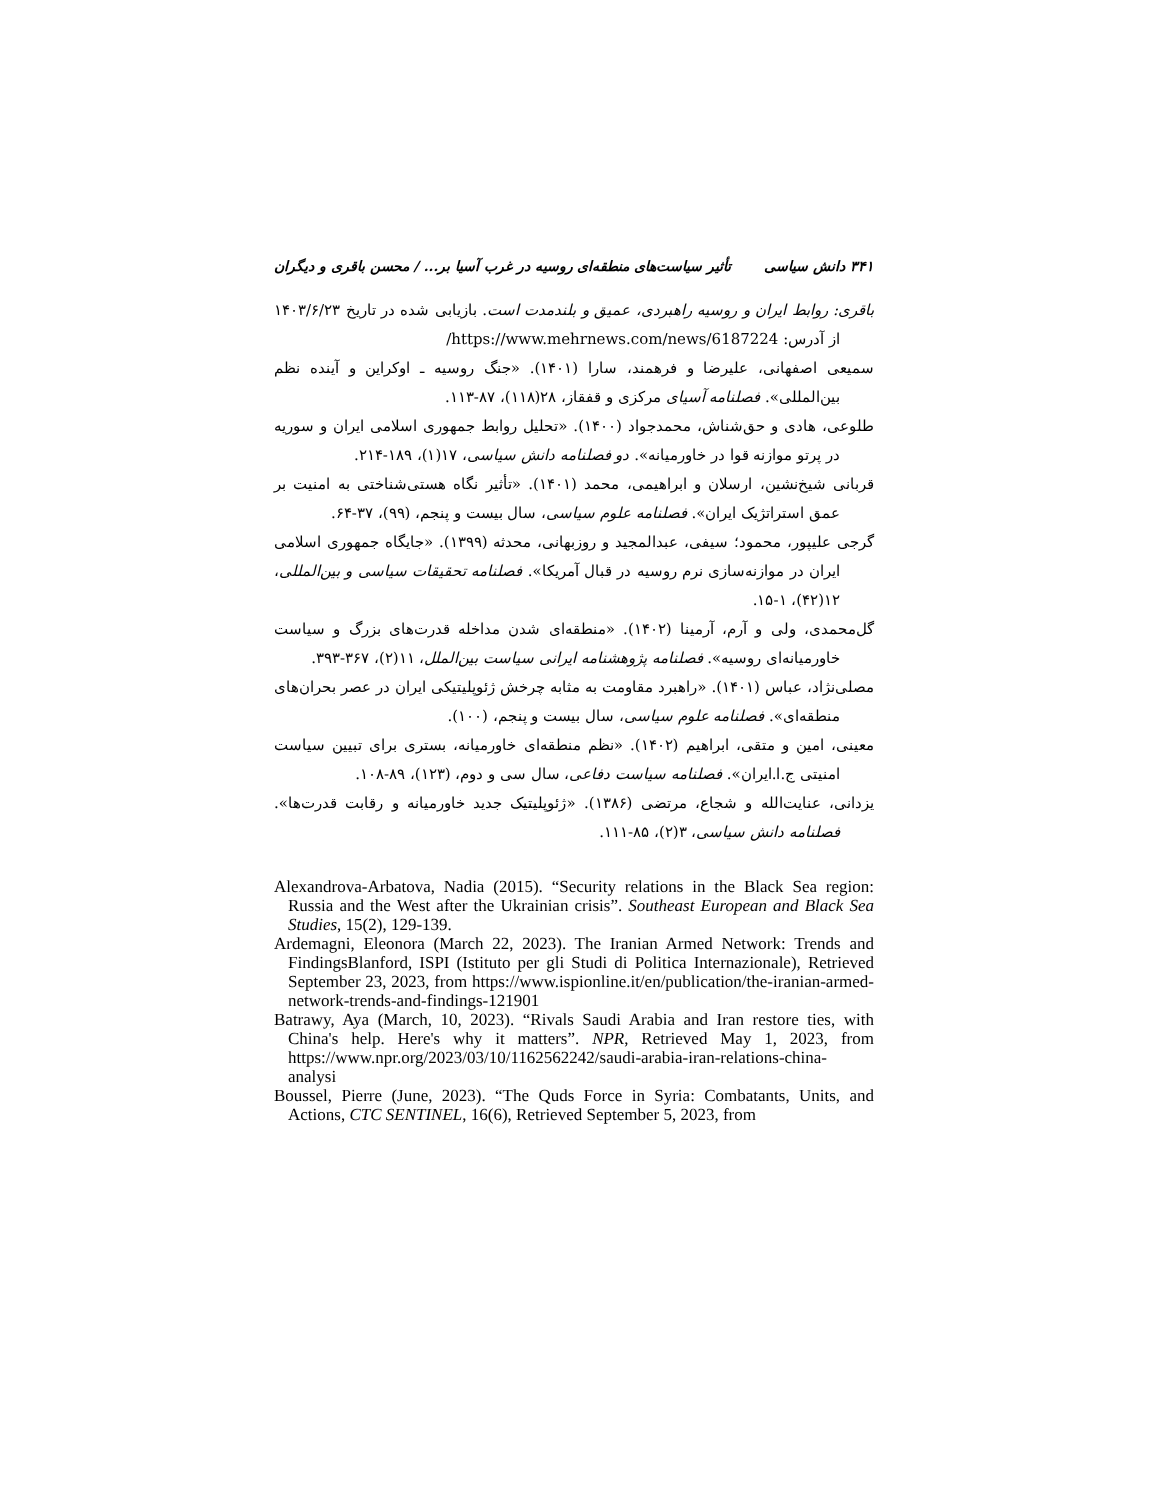۳۴۱ دانش سیاسی تأثیر سیاست‌های منطقه‌ای روسیه در غرب آسیا بر... / محسن باقری و دیگران
باقری: روابط ایران و روسیه راهبردی، عمیق و بلندمدت است. بازیابی شده در تاریخ ۱۴۰۳/۶/۲۳ از آدرس: https://www.mehrnews.com/news/6187224/
سمیعی اصفهانی، علیرضا و فرهمند، سارا (۱۴۰۱). «جنگ روسیه ـ اوکراین و آینده نظم بین‌المللی». فصلنامه آسیای مرکزی و قفقاز، ۲۸(۱۱۸)، ۸۷-۱۱۳.
طلوعی، هادی و حق‌شناش، محمدجواد (۱۴۰۰). «تحلیل روابط جمهوری اسلامی ایران و سوریه در پرتو موازنه قوا در خاورمیانه». دو فصلنامه دانش سیاسی، ۱۷(۱)، ۱۸۹-۲۱۴.
قربانی شیخ‌نشین، ارسلان و ابراهیمی، محمد (۱۴۰۱). «تأثیر نگاه هستی‌شناختی به امنیت بر عمق استراتژیک ایران». فصلنامه علوم سیاسی، سال بیست و پنجم، (۹۹)، ۳۷-۶۴.
گرجی علیپور، محمود؛ سیفی، عبدالمجید و روزبهانی، محدثه (۱۳۹۹). «جایگاه جمهوری اسلامی ایران در موازنه‌سازی نرم روسیه در قبال آمریکا». فصلنامه تحقیقات سیاسی و بین‌المللی، ۱۲(۴۲)، ۱-۱۵.
گل‌محمدی، ولی و آرم، آرمینا (۱۴۰۲). «منطقه‌ای شدن مداخله قدرت‌های بزرگ و سیاست خاورمیانه‌ای روسیه». فصلنامه پژوهشنامه ایرانی سیاست بین‌الملل، ۱۱(۲)، ۳۶۷-۳۹۳.
مصلی‌نژاد، عباس (۱۴۰۱). «راهبرد مقاومت به مثابه چرخش ژئوپلیتیکی ایران در عصر بحران‌های منطقه‌ای». فصلنامه علوم سیاسی، سال بیست و پنجم، (۱۰۰).
معینی، امین و متقی، ابراهیم (۱۴۰۲). «نظم منطقه‌ای خاورمیانه، بستری برای تبیین سیاست امنیتی ج.ا.ایران». فصلنامه سیاست دفاعی، سال سی و دوم، (۱۲۳)، ۸۹-۱۰۸.
یزدانی، عنایت‌الله و شجاع، مرتضی (۱۳۸۶). «ژئوپلیتیک جدید خاورمیانه و رقابت قدرت‌ها». فصلنامه دانش سیاسی، ۳(۲)، ۸۵-۱۱۱.
Alexandrova-Arbatova, Nadia (2015). “Security relations in the Black Sea region: Russia and the West after the Ukrainian crisis”. Southeast European and Black Sea Studies, 15(2), 129-139.
Ardemagni, Eleonora (March 22, 2023). The Iranian Armed Network: Trends and FindingsBlanford, ISPI (Istituto per gli Studi di Politica Internazionale), Retrieved September 23, 2023, from https://www.ispionline.it/en/publication/the-iranian-armed-network-trends-and-findings-121901
Batrawy, Aya (March, 10, 2023). “Rivals Saudi Arabia and Iran restore ties, with China's help. Here's why it matters”. NPR, Retrieved May 1, 2023, from https://www.npr.org/2023/03/10/1162562242/saudi-arabia-iran-relations-china-analysi
Boussel, Pierre (June, 2023). “The Quds Force in Syria: Combatants, Units, and Actions, CTC SENTINEL, 16(6), Retrieved September 5, 2023, from